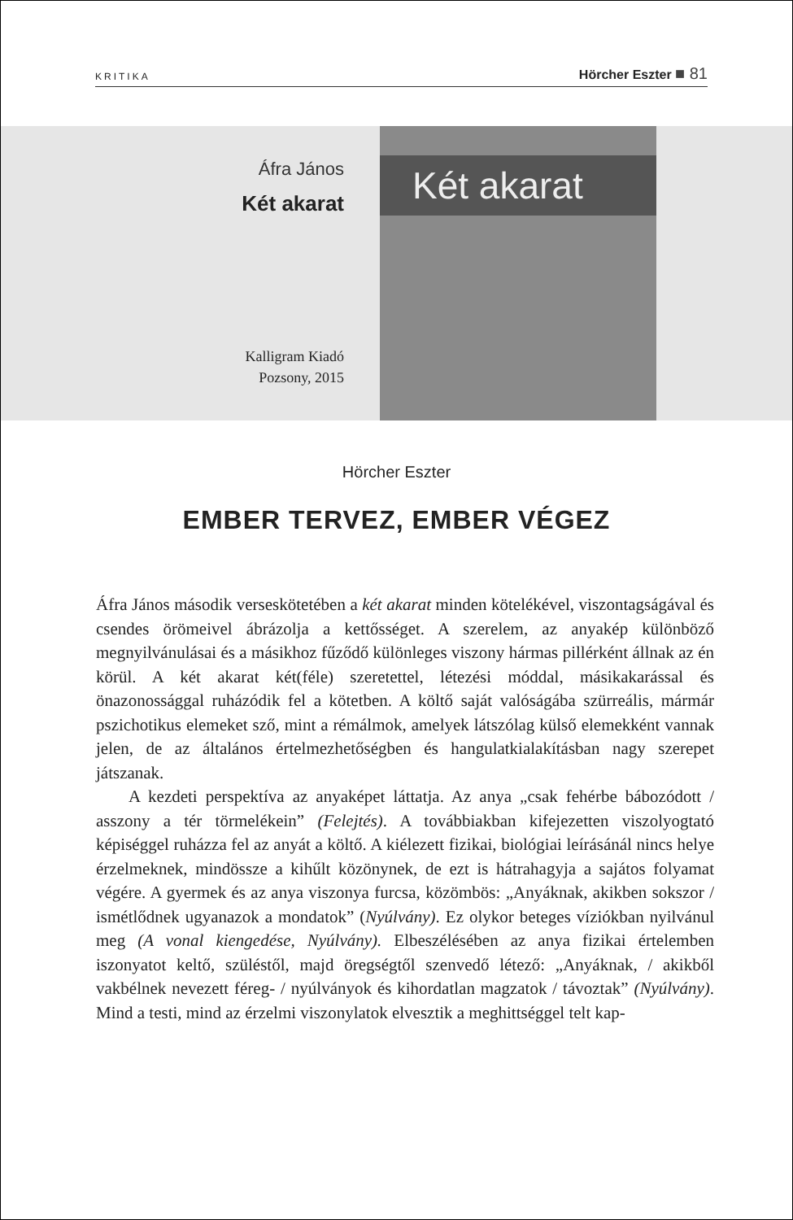KRITIKA
Hörcher Eszter ■ 81
Áfra János
Két akarat
Kalligram Kiadó
Pozsony, 2015
Két akarat
Hörcher Eszter
EMBER TERVEZ, EMBER VÉGEZ
Áfra János második verseskötetében a két akarat minden kötelékével, viszontagságával és csendes örömeivel ábrázolja a kettősséget. A szerelem, az anyakép különböző megnyilvánulásai és a másikhoz fűződő különleges viszony hármas pillérként állnak az én körül. A két akarat két(féle) szeretettel, létezési móddal, másikakarással és önazonossággal ruházódik fel a kötetben. A költő saját valóságába szürreális, mármár pszichotikus elemeket sző, mint a rémálmok, amelyek látszólag külső elemekként vannak jelen, de az általános értelmezhetőségben és hangulatkialakításban nagy szerepet játszanak.
A kezdeti perspektíva az anyaképet láttatja. Az anya „csak fehérbe bábozódott / asszony a tér törmelékein” (Felejtés). A továbbiakban kifejezetten viszolyogtató képiséggel ruházza fel az anyát a költő. A kiélezett fizikai, biológiai leírásánál nincs helye érzelmeknek, mindössze a kihűlt közönynek, de ezt is hátrahagyja a sajátos folyamat végére. A gyermek és az anya viszonya furcsa, közömbös: „Anyáknak, akikben sokszor / ismétlődnek ugyanazok a mondatok” (Nyúlvány). Ez olykor beteges víziókban nyilvánul meg (A vonal kiengedése, Nyúlvány). Elbeszélésében az anya fizikai értelemben iszonyatot keltő, szüléstől, majd öregségtől szenvedő létező: „Anyáknak, / akikből vakbélnek nevezett féreg- / nyúlványok és kihordatlan magzatok / távoztak” (Nyúlvány). Mind a testi, mind az érzelmi viszonylatok elvesztik a meghittséggel telt kap-